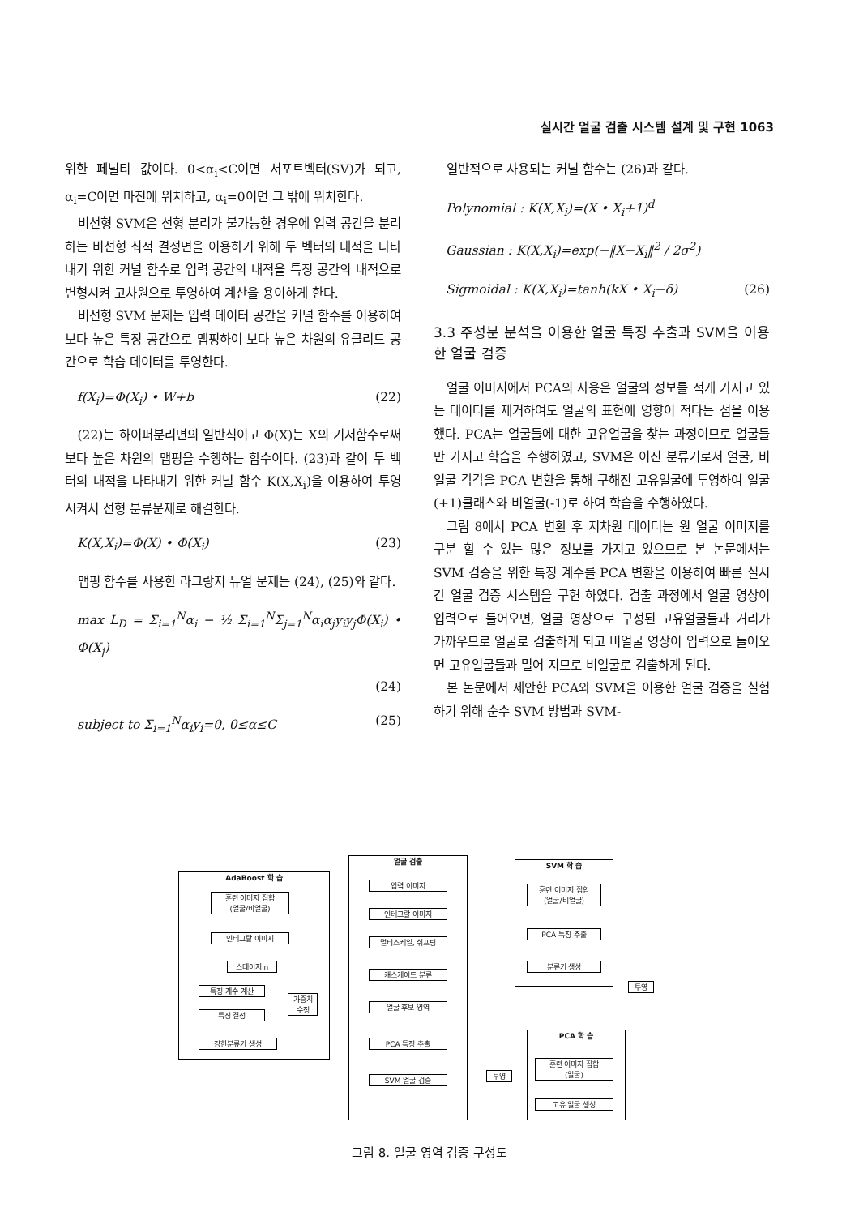실시간 얼굴 검출 시스템 설계 및 구현 1063
위한 페널티 값이다. 0<α<sub>i</sub><C이면 서포트벡터(SV)가 되고, α<sub>i</sub>=C이면 마진에 위치하고, α<sub>i</sub>=0이면 그 밖에 위치한다.
비선형 SVM은 선형 분리가 불가능한 경우에 입력 공간을 분리하는 비선형 최적 결정면을 이용하기 위해 두 벡터의 내적을 나타내기 위한 커널 함수로 입력 공간의 내적을 특징 공간의 내적으로 변형시켜 고차원으로 투영하여 계산을 용이하게 한다.
비선형 SVM 문제는 입력 데이터 공간을 커널 함수를 이용하여 보다 높은 특징 공간으로 맵핑하여 보다 높은 차원의 유클리드 공간으로 학습 데이터를 투영한다.
f(X<sub>i</sub>)=Φ(X<sub>i</sub>) • W+b (22)
(22)는 하이퍼분리면의 일반식이고 Φ(X)는 X의 기저함수로써 보다 높은 차원의 맵핑을 수행하는 함수이다. (23)과 같이 두 벡터의 내적을 나타내기 위한 커널 함수 K(X,X<sub>i</sub>)을 이용하여 투영시켜서 선형 분류문제로 해결한다.
K(X,X<sub>i</sub>)=Φ(X) • Φ(X<sub>i</sub>) (23)
맵핑 함수를 사용한 라그랑지 듀얼 문제는 (24), (25)와 같다.
max L<sub>D</sub> = Σ<sub>i=1</sub><sup>N</sup>α<sub>i</sub> − ½ Σ<sub>i=1</sub><sup>N</sup>Σ<sub>j=1</sub><sup>N</sup>α<sub>i</sub>α<sub>j</sub>y<sub>i</sub>y<sub>j</sub>Φ(X<sub>i</sub>) • Φ(X<sub>j</sub>)
(24)
subject to Σ<sub>i=1</sub><sup>N</sup>α<sub>i</sub>y<sub>i</sub>=0, 0≤α≤C (25)
일반적으로 사용되는 커널 함수는 (26)과 같다.
Polynomial : K(X,X<sub>i</sub>)=(X • X<sub>i</sub>+1)<sup>d</sup>
Gaussian : K(X,X<sub>i</sub>)=exp(−‖X−X<sub>i</sub>‖<sup>2</sup> / 2σ<sup>2</sup>)
Sigmoidal : K(X,X<sub>i</sub>)=tanh(kX • X<sub>i</sub>−δ) (26)
3.3 주성분 분석을 이용한 얼굴 특징 추출과 SVM을 이용한 얼굴 검증
얼굴 이미지에서 PCA의 사용은 얼굴의 정보를 적게 가지고 있는 데이터를 제거하여도 얼굴의 표현에 영향이 적다는 점을 이용했다. PCA는 얼굴들에 대한 고유얼굴을 찾는 과정이므로 얼굴들만 가지고 학습을 수행하였고, SVM은 이진 분류기로서 얼굴, 비얼굴 각각을 PCA 변환을 통해 구해진 고유얼굴에 투영하여 얼굴(+1)클래스와 비얼굴(-1)로 하여 학습을 수행하였다.
그림 8에서 PCA 변환 후 저차원 데이터는 원 얼굴 이미지를 구분 할 수 있는 많은 정보를 가지고 있으므로 본 논문에서는 SVM 검증을 위한 특징 계수를 PCA 변환을 이용하여 빠른 실시간 얼굴 검증 시스템을 구현 하였다. 검출 과정에서 얼굴 영상이 입력으로 들어오면, 얼굴 영상으로 구성된 고유얼굴들과 거리가 가까우므로 얼굴로 검출하게 되고 비얼굴 영상이 입력으로 들어오면 고유얼굴들과 멀어 지므로 비얼굴로 검출하게 된다.
본 논문에서 제안한 PCA와 SVM을 이용한 얼굴 검증을 실험하기 위해 순수 SVM 방법과 SVM-
AdaBoost 학 습
훈련 이미지 집합
(얼굴/비얼굴)
인테그랄 이미지
스테이지 n
특징 계수 계산
가중치
수정
특징 결정
강한분류기 생성
얼굴 검출
입력 이미지
인테그랄 이미지
멀티스케일, 쉬프팅
캐스케이드 분류
얼굴 후보 영역
PCA 특징 추출
SVM 얼굴 검증
SVM 학 습
훈련 이미지 집합
(얼굴/비얼굴)
PCA 특징 추출
분류기 생성
투영
투영
PCA 학 습
훈련 이미지 집합
(얼굴)
고유 얼굴 생성
그림 8. 얼굴 영역 검증 구성도